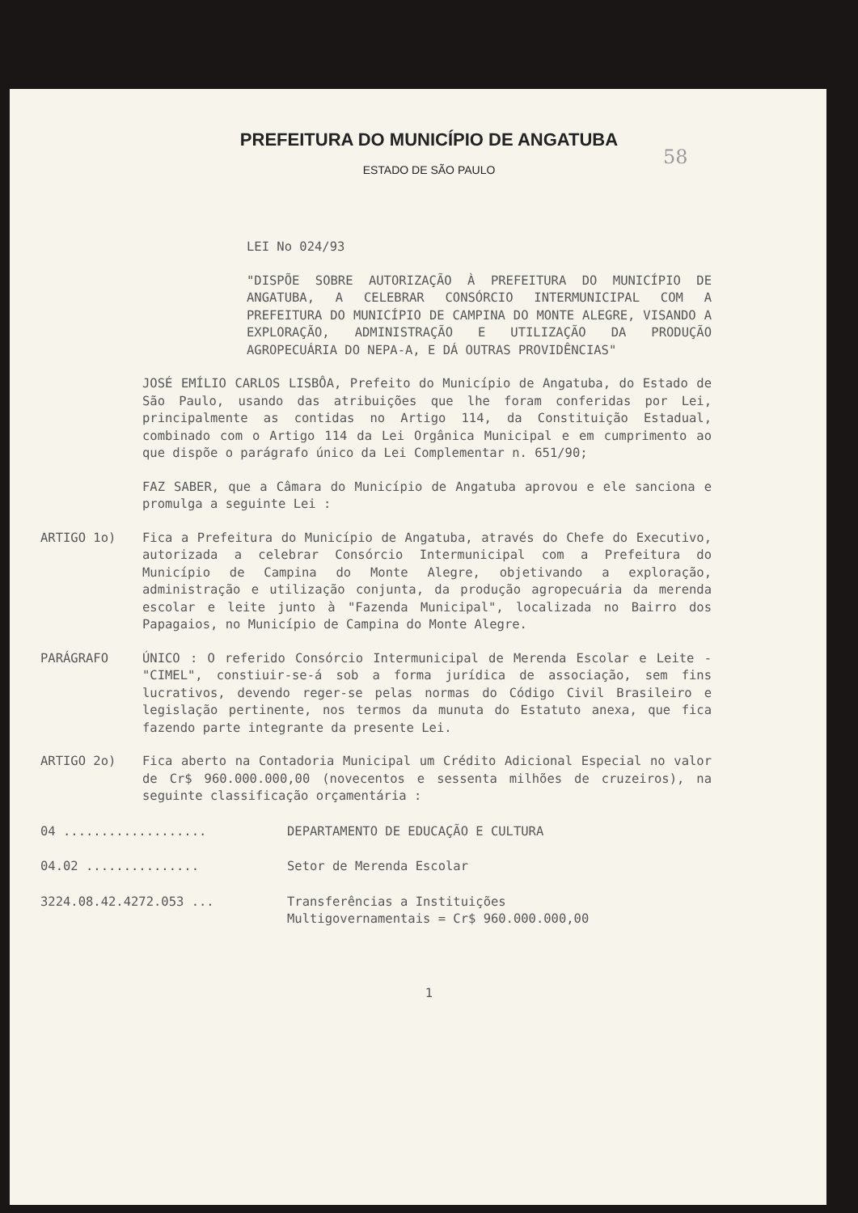PREFEITURA DO MUNICÍPIO DE ANGATUBA
ESTADO DE SÃO PAULO
58
LEI No 024/93
"DISPÕE SOBRE AUTORIZAÇÃO À PREFEITURA DO MUNICÍPIO DE ANGATUBA, A CELEBRAR CONSÓRCIO INTERMUNICIPAL COM A PREFEITURA DO MUNICÍPIO DE CAMPINA DO MONTE ALEGRE, VISANDO A EXPLORAÇÃO, ADMINISTRAÇÃO E UTILIZAÇÃO DA PRODUÇÃO AGROPECUÁRIA DO NEPA-A, E DÁ OUTRAS PROVIDÊNCIAS"
JOSÉ EMÍLIO CARLOS LISBÔA, Prefeito do Município de Angatuba, do Estado de São Paulo, usando das atribuições que lhe foram conferidas por Lei, principalmente as contidas no Artigo 114, da Constituição Estadual, combinado com o Artigo 114 da Lei Orgânica Municipal e em cumprimento ao que dispõe o parágrafo único da Lei Complementar n. 651/90;
FAZ SABER, que a Câmara do Município de Angatuba aprovou e ele sanciona e promulga a seguinte Lei :
ARTIGO 1o) Fica a Prefeitura do Município de Angatuba, através do Chefe do Executivo, autorizada a celebrar Consórcio Intermunicipal com a Prefeitura do Município de Campina do Monte Alegre, objetivando a exploração, administração e utilização conjunta, da produção agropecuária da merenda escolar e leite junto à "Fazenda Municipal", localizada no Bairro dos Papagaios, no Município de Campina do Monte Alegre.
PARÁGRAFO ÚNICO : O referido Consórcio Intermunicipal de Merenda Escolar e Leite - "CIMEL", constiuir-se-á sob a forma jurídica de associação, sem fins lucrativos, devendo reger-se pelas normas do Código Civil Brasileiro e legislação pertinente, nos termos da munuta do Estatuto anexa, que fica fazendo parte integrante da presente Lei.
ARTIGO 2o) Fica aberto na Contadoria Municipal um Crédito Adicional Especial no valor de Cr$ 960.000.000,00 (novecentos e sessenta milhões de cruzeiros), na seguinte classificação orçamentária :
04 ................... DEPARTAMENTO DE EDUCAÇÃO E CULTURA
04.02 ............... Setor de Merenda Escolar
3224.08.42.4272.053 ... Transferências a Instituições
Multigovernamentais = Cr$ 960.000.000,00
1